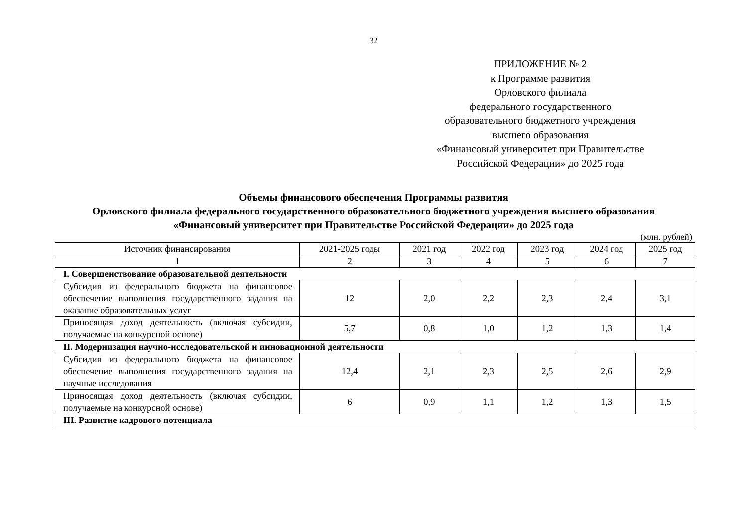32
ПРИЛОЖЕНИЕ № 2
к Программе развития
Орловского филиала
федерального государственного
образовательного бюджетного учреждения
высшего образования
«Финансовый университет при Правительстве
Российской Федерации» до 2025 года
Объемы финансового обеспечения Программы развития
Орловского филиала федерального государственного образовательного бюджетного учреждения высшего образования
«Финансовый университет при Правительстве Российской Федерации» до 2025 года
(млн. рублей)
| Источник финансирования | 2021-2025 годы | 2021 год | 2022 год | 2023 год | 2024 год | 2025 год |
| --- | --- | --- | --- | --- | --- | --- |
| 1 | 2 | 3 | 4 | 5 | 6 | 7 |
| I. Совершенствование образовательной деятельности | | | | | | |
| Субсидия из федерального бюджета на финансовое обеспечение выполнения государственного задания на оказание образовательных услуг | 12 | 2,0 | 2,2 | 2,3 | 2,4 | 3,1 |
| Приносящая доход деятельность (включая субсидии, получаемые на конкурсной основе) | 5,7 | 0,8 | 1,0 | 1,2 | 1,3 | 1,4 |
| II. Модернизация научно-исследовательской и инновационной деятельности | | | | | | |
| Субсидия из федерального бюджета на финансовое обеспечение выполнения государственного задания на научные исследования | 12,4 | 2,1 | 2,3 | 2,5 | 2,6 | 2,9 |
| Приносящая доход деятельность (включая субсидии, получаемые на конкурсной основе) | 6 | 0,9 | 1,1 | 1,2 | 1,3 | 1,5 |
| III. Развитие кадрового потенциала | | | | | | |